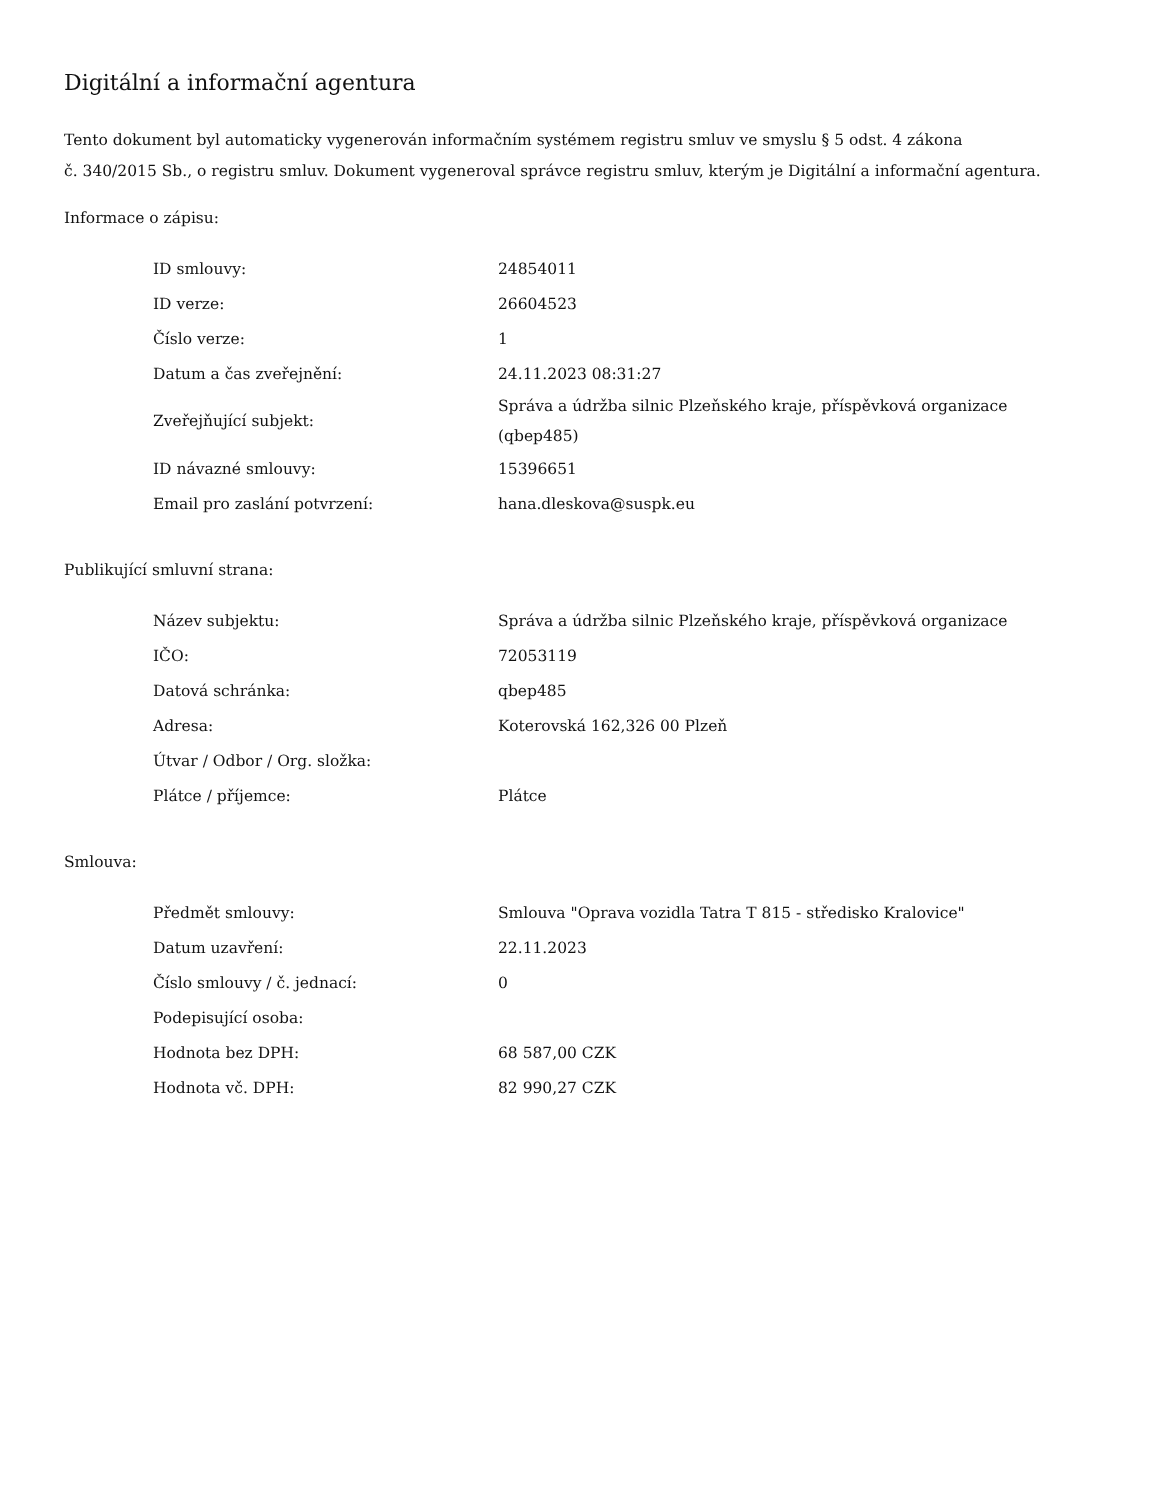Digitální a informační agentura
Tento dokument byl automaticky vygenerován informačním systémem registru smluv ve smyslu § 5 odst. 4 zákona
č. 340/2015 Sb., o registru smluv. Dokument vygeneroval správce registru smluv, kterým je Digitální a informační agentura.
Informace o zápisu:
| ID smlouvy: | 24854011 |
| ID verze: | 26604523 |
| Číslo verze: | 1 |
| Datum a čas zveřejnění: | 24.11.2023 08:31:27 |
| Zveřejňující subjekt: | Správa a údržba silnic Plzeňského kraje, příspěvková organizace (qbep485) |
| ID návazné smlouvy: | 15396651 |
| Email pro zaslání potvrzení: | hana.dleskova@suspk.eu |
Publikující smluvní strana:
| Název subjektu: | Správa a údržba silnic Plzeňského kraje, příspěvková organizace |
| IČO: | 72053119 |
| Datová schránka: | qbep485 |
| Adresa: | Koterovská 162,326 00 Plzeň |
| Útvar / Odbor / Org. složka: | |
| Plátce / příjemce: | Plátce |
Smlouva:
| Předmět smlouvy: | Smlouva "Oprava vozidla Tatra T 815 - středisko Kralovice" |
| Datum uzavření: | 22.11.2023 |
| Číslo smlouvy / č. jednací: | 0 |
| Podepisující osoba: | |
| Hodnota bez DPH: | 68 587,00 CZK |
| Hodnota vč. DPH: | 82 990,27 CZK |